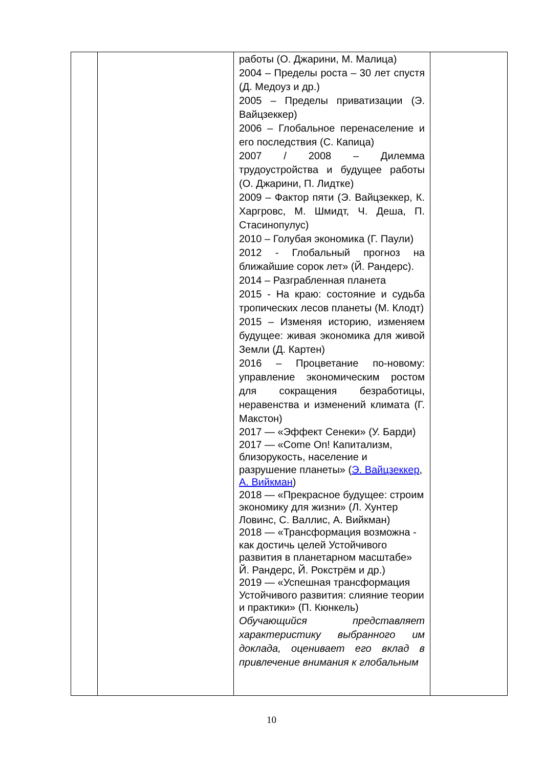| | | работы (О. Джарини, М. Малица) 2004 – Пределы роста – 30 лет спустя (Д. Медоуз и др.) 2005 – Пределы приватизации (Э. Вайцзеккер) 2006 – Глобальное перенаселение и его последствия (С. Капица) 2007 / 2008 – Дилемма трудоустройства и будущее работы (О. Джарини, П. Лидтке) 2009 – Фактор пяти (Э. Вайцзеккер, К. Харгровс, М. Шмидт, Ч. Деша, П. Стасинопулус) 2010 – Голубая экономика (Г. Паули) 2012 - Глобальный прогноз на ближайшие сорок лет» (Й. Рандерс). 2014 – Разграбленная планета 2015 - На краю: состояние и судьба тропических лесов планеты (М. Клодт) 2015 – Изменяя историю, изменяем будущее: живая экономика для живой Земли (Д. Картен) 2016 – Процветание по-новому: управление экономическим ростом для сокращения безработицы, неравенства и изменений климата (Г. Макстон) 2017 — «Эффект Сенеки» (У. Барди) 2017 — «Come On! Капитализм, близорукость, население и разрушение планеты» ( Э. Вайцзеккер , А. Вийкман ) 2018 — «Прекрасное будущее: строим экономику для жизни» (Л. Хунтер Ловинс, С. Валлис, А. Вийкман) 2018 — «Трансформация возможна - как достичь целей Устойчивого развития в планетарном масштабе» Й. Рандерс, Й. Рокстрём и др.) 2019 — «Успешная трансформация Устойчивого развития: слияние теории и практики» (П. Кюнкель) Обучающийся представляет характеристику выбранного им доклада, оценивает его вклад в привлечение внимания к глобальным | |
10